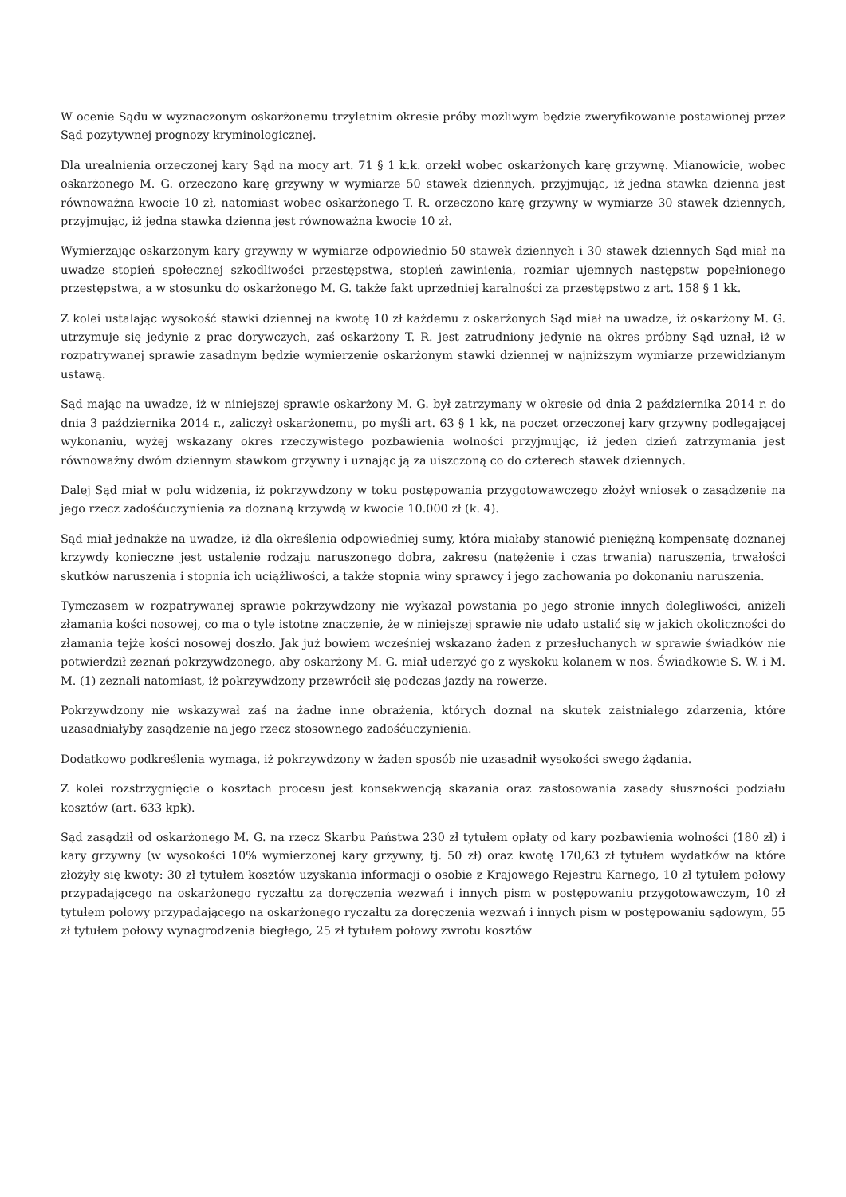W ocenie Sądu w wyznaczonym oskarżonemu trzyletnim okresie próby możliwym będzie zweryfikowanie postawionej przez Sąd pozytywnej prognozy kryminologicznej.
Dla urealnienia orzeczonej kary Sąd na mocy art. 71 § 1 k.k. orzekł wobec oskarżonych karę grzywnę. Mianowicie, wobec oskarżonego M. G. orzeczono karę grzywny w wymiarze 50 stawek dziennych, przyjmując, iż jedna stawka dzienna jest równoważna kwocie 10 zł, natomiast wobec oskarżonego T. R. orzeczono karę grzywny w wymiarze 30 stawek dziennych, przyjmując, iż jedna stawka dzienna jest równoważna kwocie 10 zł.
Wymierzając oskarżonym kary grzywny w wymiarze odpowiednio 50 stawek dziennych i 30 stawek dziennych Sąd miał na uwadze stopień społecznej szkodliwości przestępstwa, stopień zawinienia, rozmiar ujemnych następstw popełnionego przestępstwa, a w stosunku do oskarżonego M. G. także fakt uprzedniej karalności za przestępstwo z art. 158 § 1 kk.
Z kolei ustalając wysokość stawki dziennej na kwotę 10 zł każdemu z oskarżonych Sąd miał na uwadze, iż oskarżony M. G. utrzymuje się jedynie z prac dorywczych, zaś oskarżony T. R. jest zatrudniony jedynie na okres próbny Sąd uznał, iż w rozpatrywanej sprawie zasadnym będzie wymierzenie oskarżonym stawki dziennej w najniższym wymiarze przewidzianym ustawą.
Sąd mając na uwadze, iż w niniejszej sprawie oskarżony M. G. był zatrzymany w okresie od dnia 2 października 2014 r. do dnia 3 października 2014 r., zaliczył oskarżonemu, po myśli art. 63 § 1 kk, na poczet orzeczonej kary grzywny podlegającej wykonaniu, wyżej wskazany okres rzeczywistego pozbawienia wolności przyjmując, iż jeden dzień zatrzymania jest równoważny dwóm dziennym stawkom grzywny i uznając ją za uiszczoną co do czterech stawek dziennych.
Dalej Sąd miał w polu widzenia, iż pokrzywdzony w toku postępowania przygotowawczego złożył wniosek o zasądzenie na jego rzecz zadośćuczynienia za doznaną krzywdą w kwocie 10.000 zł (k. 4).
Sąd miał jednakże na uwadze, iż dla określenia odpowiedniej sumy, która miałaby stanowić pieniężną kompensatę doznanej krzywdy konieczne jest ustalenie rodzaju naruszonego dobra, zakresu (natężenie i czas trwania) naruszenia, trwałości skutków naruszenia i stopnia ich uciążliwości, a także stopnia winy sprawcy i jego zachowania po dokonaniu naruszenia.
Tymczasem w rozpatrywanej sprawie pokrzywdzony nie wykazał powstania po jego stronie innych dolegliwości, aniżeli złamania kości nosowej, co ma o tyle istotne znaczenie, że w niniejszej sprawie nie udało ustalić się w jakich okoliczności do złamania tejże kości nosowej doszło. Jak już bowiem wcześniej wskazano żaden z przesłuchanych w sprawie świadków nie potwierdził zeznań pokrzywdzonego, aby oskarżony M. G. miał uderzyć go z wyskoku kolanem w nos. Świadkowie S. W. i M. M. (1) zeznali natomiast, iż pokrzywdzony przewrócił się podczas jazdy na rowerze.
Pokrzywdzony nie wskazywał zaś na żadne inne obrażenia, których doznał na skutek zaistniałego zdarzenia, które uzasadniałyby zasądzenie na jego rzecz stosownego zadośćuczynienia.
Dodatkowo podkreślenia wymaga, iż pokrzywdzony w żaden sposób nie uzasadnił wysokości swego żądania.
Z kolei rozstrzygnięcie o kosztach procesu jest konsekwencją skazania oraz zastosowania zasady słuszności podziału kosztów (art. 633 kpk).
Sąd zasądził od oskarżonego M. G. na rzecz Skarbu Państwa 230 zł tytułem opłaty od kary pozbawienia wolności (180 zł) i kary grzywny (w wysokości 10% wymierzonej kary grzywny, tj. 50 zł) oraz kwotę 170,63 zł tytułem wydatków na które złożyły się kwoty: 30 zł tytułem kosztów uzyskania informacji o osobie z Krajowego Rejestru Karnego, 10 zł tytułem połowy przypadającego na oskarżonego ryczałtu za doręczenia wezwań i innych pism w postępowaniu przygotowawczym, 10 zł tytułem połowy przypadającego na oskarżonego ryczałtu za doręczenia wezwań i innych pism w postępowaniu sądowym, 55 zł tytułem połowy wynagrodzenia biegłego, 25 zł tytułem połowy zwrotu kosztów